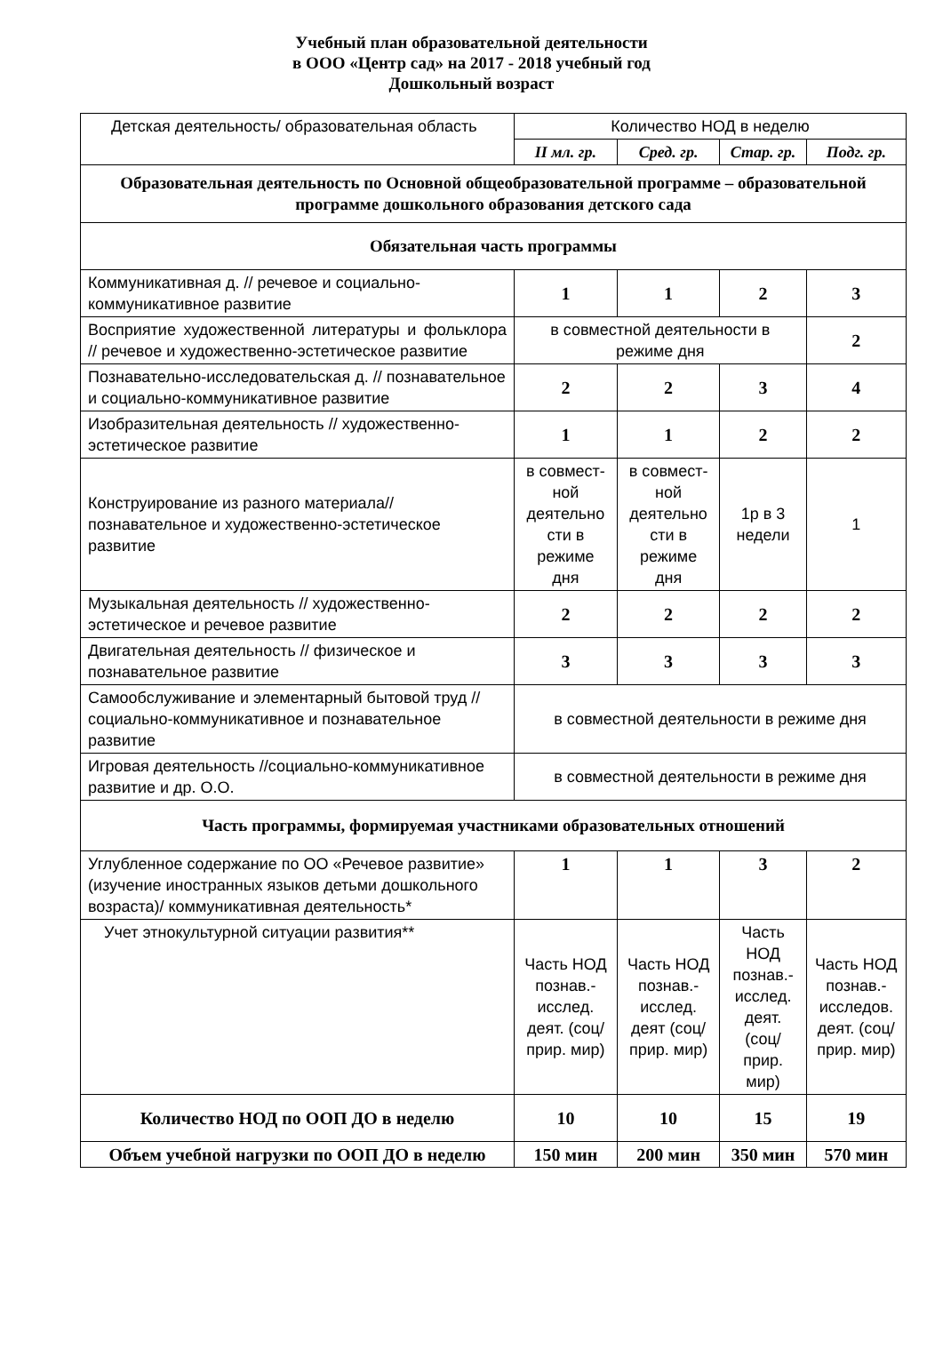Учебный план образовательной деятельности
в ООО «Центр сад» на 2017 - 2018 учебный год
Дошкольный возраст
| Детская деятельность/ образовательная область | Количество НОД в неделю | | | |
| | II мл. гр. | Сред. гр. | Стар. гр. | Подг. гр. |
| Образовательная деятельность по Основной общеобразовательной программе – образовательной программе дошкольного образования детского сада | | | | |
| Обязательная часть программы | | | | |
| Коммуникативная д. // речевое и социально-коммуникативное развитие | 1 | 1 | 2 | 3 |
| Восприятие художественной литературы и фольклора // речевое и художественно-эстетическое развитие | в совместной деятельности в режиме дня | | | 2 |
| Познавательно-исследовательская д. // познавательное и социально-коммуникативное развитие | 2 | 2 | 3 | 4 |
| Изобразительная деятельность // художественно-эстетическое развитие | 1 | 1 | 2 | 2 |
| Конструирование из разного материала//познавательное и художественно-эстетическое развитие | в совмест-ной деятельно сти в режиме дня | в совмест-ной деятельно сти в режиме дня | 1р в 3 недели | 1 |
| Музыкальная деятельность // художественно-эстетическое и речевое развитие | 2 | 2 | 2 | 2 |
| Двигательная деятельность // физическое и познавательное развитие | 3 | 3 | 3 | 3 |
| Самообслуживание и элементарный бытовой труд // социально-коммуникативное и познавательное развитие | в совместной деятельности в режиме дня | | | |
| Игровая деятельность //социально-коммуникативное развитие и др. О.О. | в совместной деятельности в режиме дня | | | |
| Часть программы, формируемая участниками образовательных отношений | | | | |
| Углубленное содержание по ОО «Речевое развитие» (изучение иностранных языков детьми дошкольного возраста)/ коммуникативная деятельность* | 1 | 1 | 3 | 2 |
| Учет этнокультурной ситуации развития** | Часть НОД познав.-исслед. деят. (соц/прир. мир) | Часть НОД познав.-исслед. деят (соц/прир. мир) | Часть НОД познав.-исслед. деят. (соц/прир. мир) | Часть НОД познав.-исследов. деят. (соц/прир. мир) |
| Количество НОД по ООП ДО в неделю | 10 | 10 | 15 | 19 |
| Объем учебной нагрузки по ООП ДО в неделю | 150 мин | 200 мин | 350 мин | 570 мин |